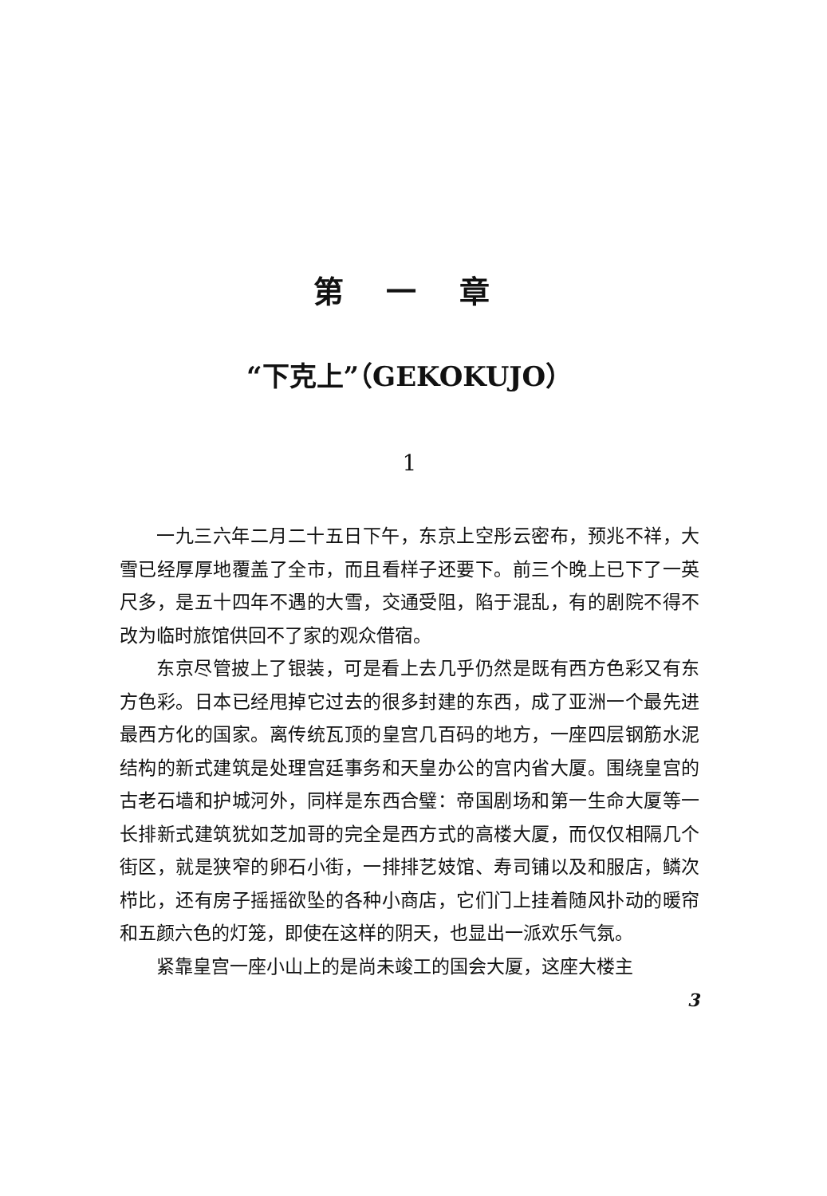第 一 章
“下克上”（GEKOKUJO）
1
一九三六年二月二十五日下午，东京上空彤云密布，预兆不祥，大雪已经厚厚地覆盖了全市，而且看样子还要下。前三个晚上已下了一英尺多，是五十四年不遇的大雪，交通受阻，陷于混乱，有的剧院不得不改为临时旅馆供回不了家的观众借宿。
东京尽管披上了银装，可是看上去几乎仍然是既有西方色彩又有东方色彩。日本已经甩掉它过去的很多封建的东西，成了亚洲一个最先进最西方化的国家。离传统瓦顶的皇宫几百码的地方，一座四层钢筋水泥结构的新式建筑是处理宫廷事务和天皇办公的宫内省大厦。围绕皇宫的古老石墙和护城河外，同样是东西合璧：帝国剧场和第一生命大厦等一长排新式建筑犹如芝加哥的完全是西方式的高楼大厦，而仅仅相隔几个街区，就是狭窄的卵石小街，一排排艺妓馆、寿司铺以及和服店，鳞次栉比，还有房子摇摇欲坠的各种小商店，它们门上挂着随风扑动的暖帘和五颜六色的灯笼，即使在这样的阴天，也显出一派欢乐气氛。
紧靠皇宫一座小山上的是尚未竣工的国会大厦，这座大楼主
3